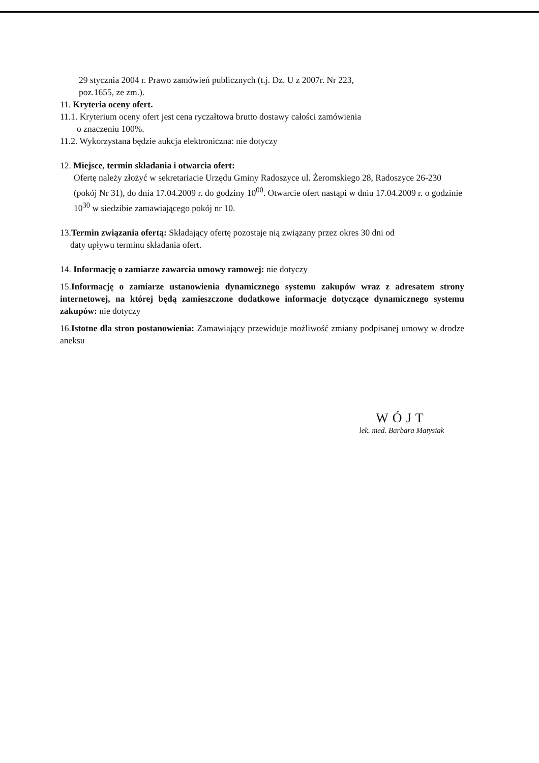29 stycznia 2004 r. Prawo zamówień publicznych (t.j. Dz. U z 2007r. Nr 223,
poz.1655, ze zm.).
11. Kryteria oceny ofert.
11.1. Kryterium oceny ofert jest cena ryczałtowa brutto dostawy całości zamówienia
o znaczeniu 100%.
11.2. Wykorzystana będzie aukcja elektroniczna: nie dotyczy
12. Miejsce, termin składania i otwarcia ofert:
Ofertę należy złożyć w sekretariacie Urzędu Gminy Radoszyce ul. Żeromskiego 28, Radoszyce 26-230 (pokój Nr 31), do dnia 17.04.2009 r. do godziny 10<sup>00</sup>. Otwarcie ofert nastąpi w dniu 17.04.2009 r. o godzinie 10<sup>30</sup> w siedzibie zamawiającego pokój nr 10.
13.Termin związania ofertą: Składający ofertę pozostaje nią związany przez okres 30 dni od
daty upływu terminu składania ofert.
14. Informację o zamiarze zawarcia umowy ramowej: nie dotyczy
15.Informację o zamiarze ustanowienia dynamicznego systemu zakupów wraz z adresatem strony internetowej, na której będą zamieszczone dodatkowe informacje dotyczące dynamicznego systemu zakupów: nie dotyczy
16.Istotne dla stron postanowienia: Zamawiający przewiduje możliwość zmiany podpisanej umowy w drodze aneksu
WÓJT
lek. med. Barbara Matysiak